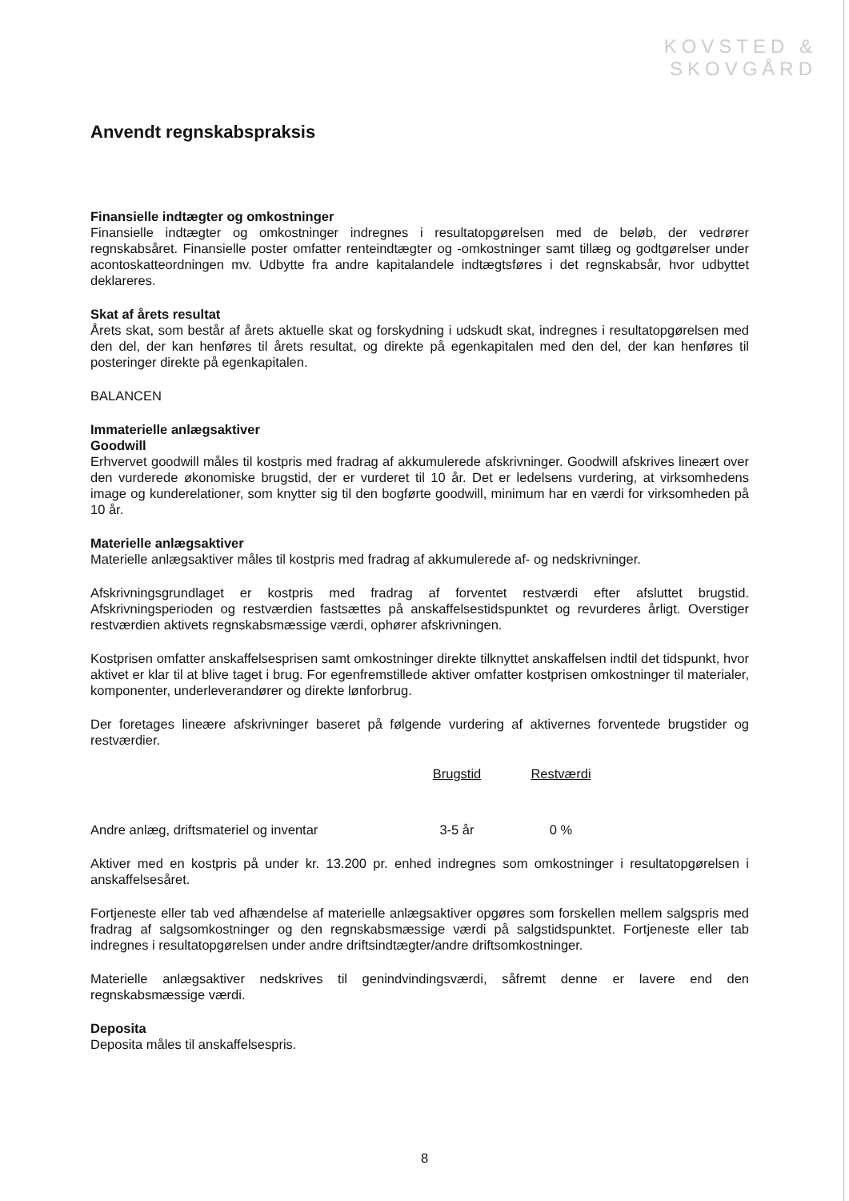KOVSTED &
SKOVGÅRD
Anvendt regnskabspraksis
Finansielle indtægter og omkostninger
Finansielle indtægter og omkostninger indregnes i resultatopgørelsen med de beløb, der vedrører regnskabsåret. Finansielle poster omfatter renteindtægter og -omkostninger samt tillæg og godtgørelser under acontoskatteordningen mv. Udbytte fra andre kapitalandele indtægtsføres i det regnskabsår, hvor udbyttet deklareres.
Skat af årets resultat
Årets skat, som består af årets aktuelle skat og forskydning i udskudt skat, indregnes i resultatopgørelsen med den del, der kan henføres til årets resultat, og direkte på egenkapitalen med den del, der kan henføres til posteringer direkte på egenkapitalen.
BALANCEN
Immaterielle anlægsaktiver
Goodwill
Erhvervet goodwill måles til kostpris med fradrag af akkumulerede afskrivninger. Goodwill afskrives lineært over den vurderede økonomiske brugstid, der er vurderet til 10 år. Det er ledelsens vurdering, at virksomhedens image og kunderelationer, som knytter sig til den bogførte goodwill, minimum har en værdi for virksomheden på 10 år.
Materielle anlægsaktiver
Materielle anlægsaktiver måles til kostpris med fradrag af akkumulerede af- og nedskrivninger.
Afskrivningsgrundlaget er kostpris med fradrag af forventet restværdi efter afsluttet brugstid. Afskrivningsperioden og restværdien fastsættes på anskaffelsestidspunktet og revurderes årligt. Overstiger restværdien aktivets regnskabsmæssige værdi, ophører afskrivningen.
Kostprisen omfatter anskaffelsesprisen samt omkostninger direkte tilknyttet anskaffelsen indtil det tidspunkt, hvor aktivet er klar til at blive taget i brug. For egenfremstillede aktiver omfatter kostprisen omkostninger til materialer, komponenter, underleverandører og direkte lønforbrug.
Der foretages lineære afskrivninger baseret på følgende vurdering af aktivernes forventede brugstider og restværdier.
| | Brugstid | Restværdi |
| --- | --- | --- |
| Andre anlæg, driftsmateriel og inventar | 3-5 år | 0 % |
Aktiver med en kostpris på under kr. 13.200 pr. enhed indregnes som omkostninger i resultatopgørelsen i anskaffelsesåret.
Fortjeneste eller tab ved afhændelse af materielle anlægsaktiver opgøres som forskellen mellem salgspris med fradrag af salgsomkostninger og den regnskabsmæssige værdi på salgstidspunktet. Fortjeneste eller tab indregnes i resultatopgørelsen under andre driftsindtægter/andre driftsomkostninger.
Materielle anlægsaktiver nedskrives til genindvindingsværdi, såfremt denne er lavere end den regnskabsmæssige værdi.
Deposita
Deposita måles til anskaffelsespris.
8